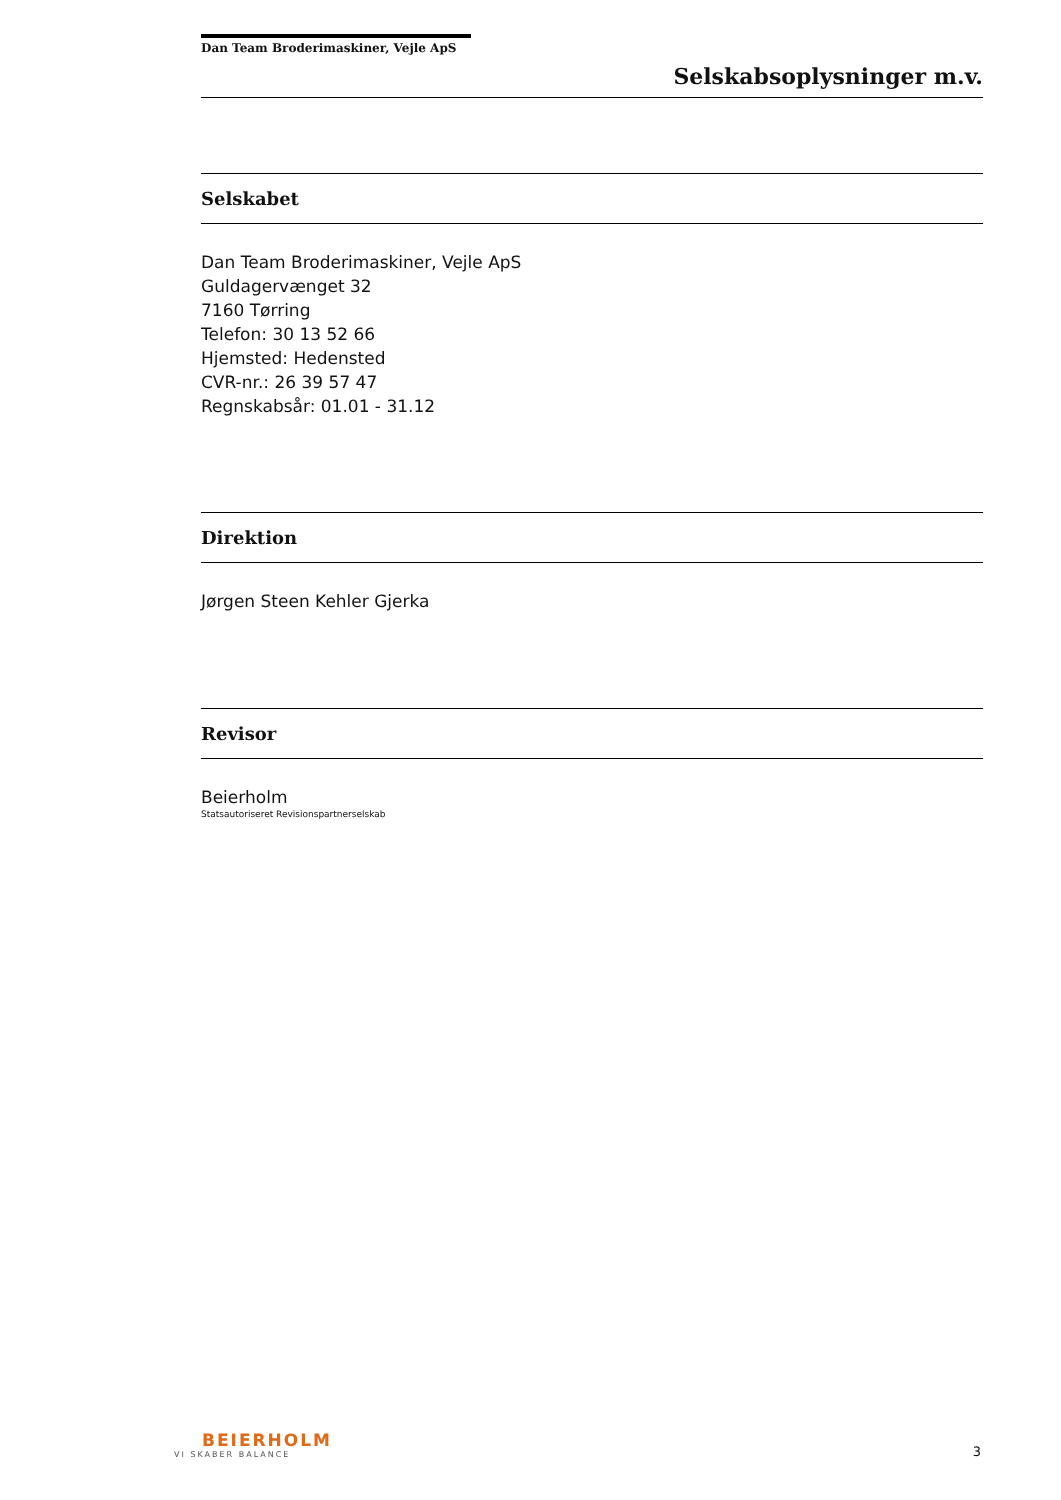Dan Team Broderimaskiner, Vejle ApS
Selskabsoplysninger m.v.
Selskabet
Dan Team Broderimaskiner, Vejle ApS
Guldagervænget 32
7160 Tørring
Telefon: 30 13 52 66
Hjemsted: Hedensted
CVR-nr.: 26 39 57 47
Regnskabsår: 01.01 - 31.12
Direktion
Jørgen Steen Kehler Gjerka
Revisor
Beierholm
Statsautoriseret Revisionspartnerselskab
BEIERHOLM
VI SKABER BALANCE
3